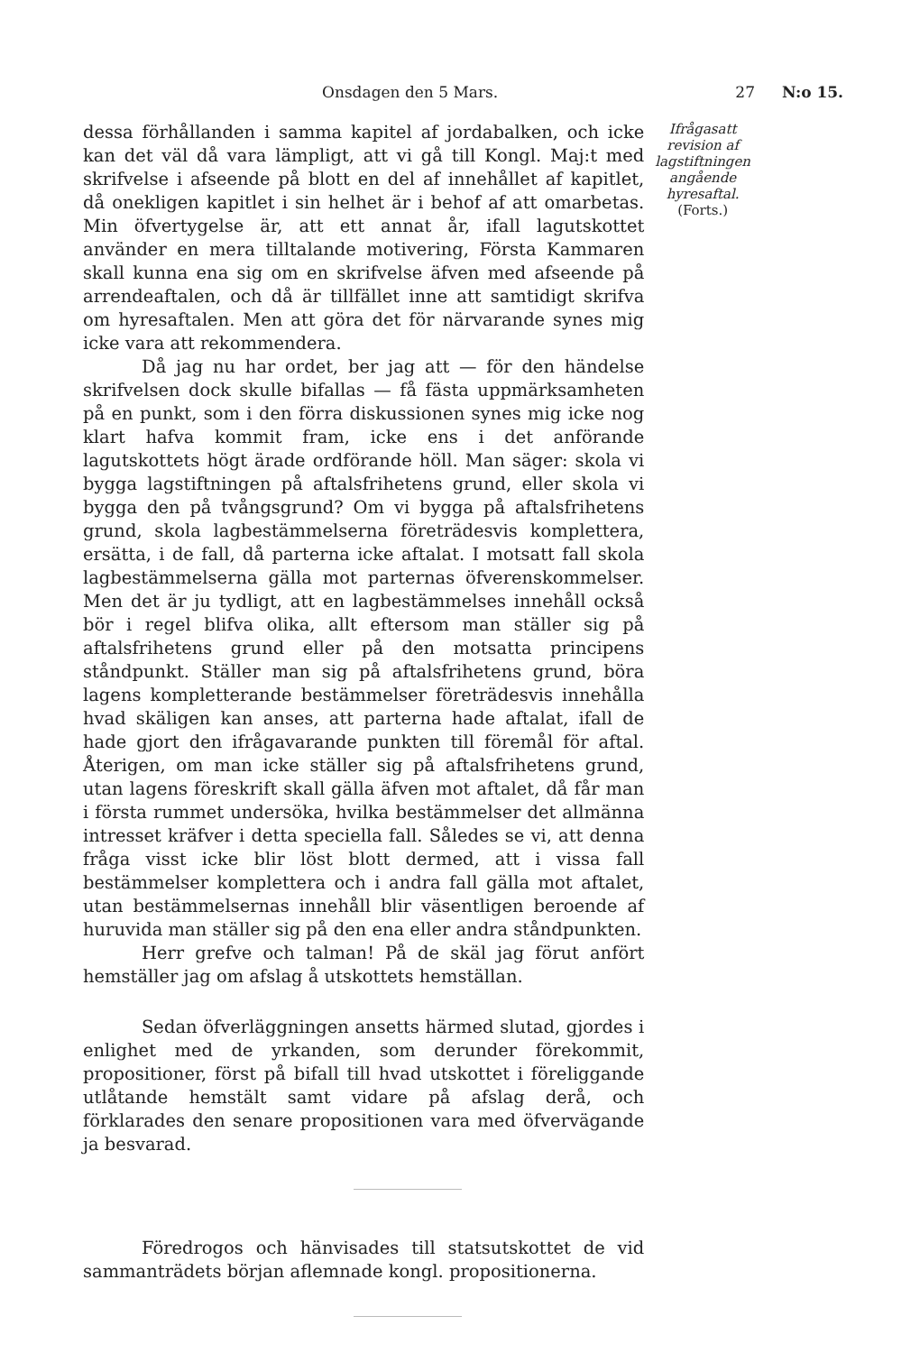Onsdagen den 5 Mars. 27 N:o 15.
dessa förhållanden i samma kapitel af jordabalken, och icke kan det väl då vara lämpligt, att vi gå till Kongl. Maj:t med skrifvelse i afseende på blott en del af innehållet af kapitlet, då onekligen kapitlet i sin helhet är i behof af att omarbetas. Min öfvertygelse är, att ett annat år, ifall lagutskottet använder en mera tilltalande motivering, Första Kammaren skall kunna ena sig om en skrifvelse äfven med afseende på arrendeaftalen, och då är tillfället inne att samtidigt skrifva om hyresaftalen. Men att göra det för närvarande synes mig icke vara att rekommendera.
Då jag nu har ordet, ber jag att — för den händelse skrifvelsen dock skulle bifallas — få fästa uppmärksamheten på en punkt, som i den förra diskussionen synes mig icke nog klart hafva kommit fram, icke ens i det anförande lagutskottets högt ärade ordförande höll. Man säger: skola vi bygga lagstiftningen på aftalsfrihetens grund, eller skola vi bygga den på tvångsgrund? Om vi bygga på aftalsfrihetens grund, skola lagbestämmelserna företrädesvis komplettera, ersätta, i de fall, då parterna icke aftalat. I motsatt fall skola lagbestämmelserna gälla mot parternas öfverenskommelser. Men det är ju tydligt, att en lagbestämmelses innehåll också bör i regel blifva olika, allt eftersom man ställer sig på aftalsfrihetens grund eller på den motsatta principens ståndpunkt. Ställer man sig på aftalsfrihetens grund, böra lagens kompletterande bestämmelser företrädesvis innehålla hvad skäligen kan anses, att parterna hade aftalat, ifall de hade gjort den ifrågavarande punkten till föremål för aftal. Återigen, om man icke ställer sig på aftalsfrihetens grund, utan lagens föreskrift skall gälla äfven mot aftalet, då får man i första rummet undersöka, hvilka bestämmelser det allmänna intresset kräfver i detta speciella fall. Således se vi, att denna fråga visst icke blir löst blott dermed, att i vissa fall bestämmelser komplettera och i andra fall gälla mot aftalet, utan bestämmelsernas innehåll blir väsentligen beroende af huruvida man ställer sig på den ena eller andra ståndpunkten.
Herr grefve och talman! På de skäl jag förut anfört hemställer jag om afslag å utskottets hemställan.
Sedan öfverläggningen ansetts härmed slutad, gjordes i enlighet med de yrkanden, som derunder förekommit, propositioner, först på bifall till hvad utskottet i föreliggande utlåtande hemstält samt vidare på afslag derå, och förklarades den senare propositionen vara med öfvervägande ja besvarad.
Föredrogos och hänvisades till statsutskottet de vid sammanträdets början aflemnade kongl. propositionerna.
Ifrågasatt revision af lagstiftningen angående hyresaftal.
(Forts.)